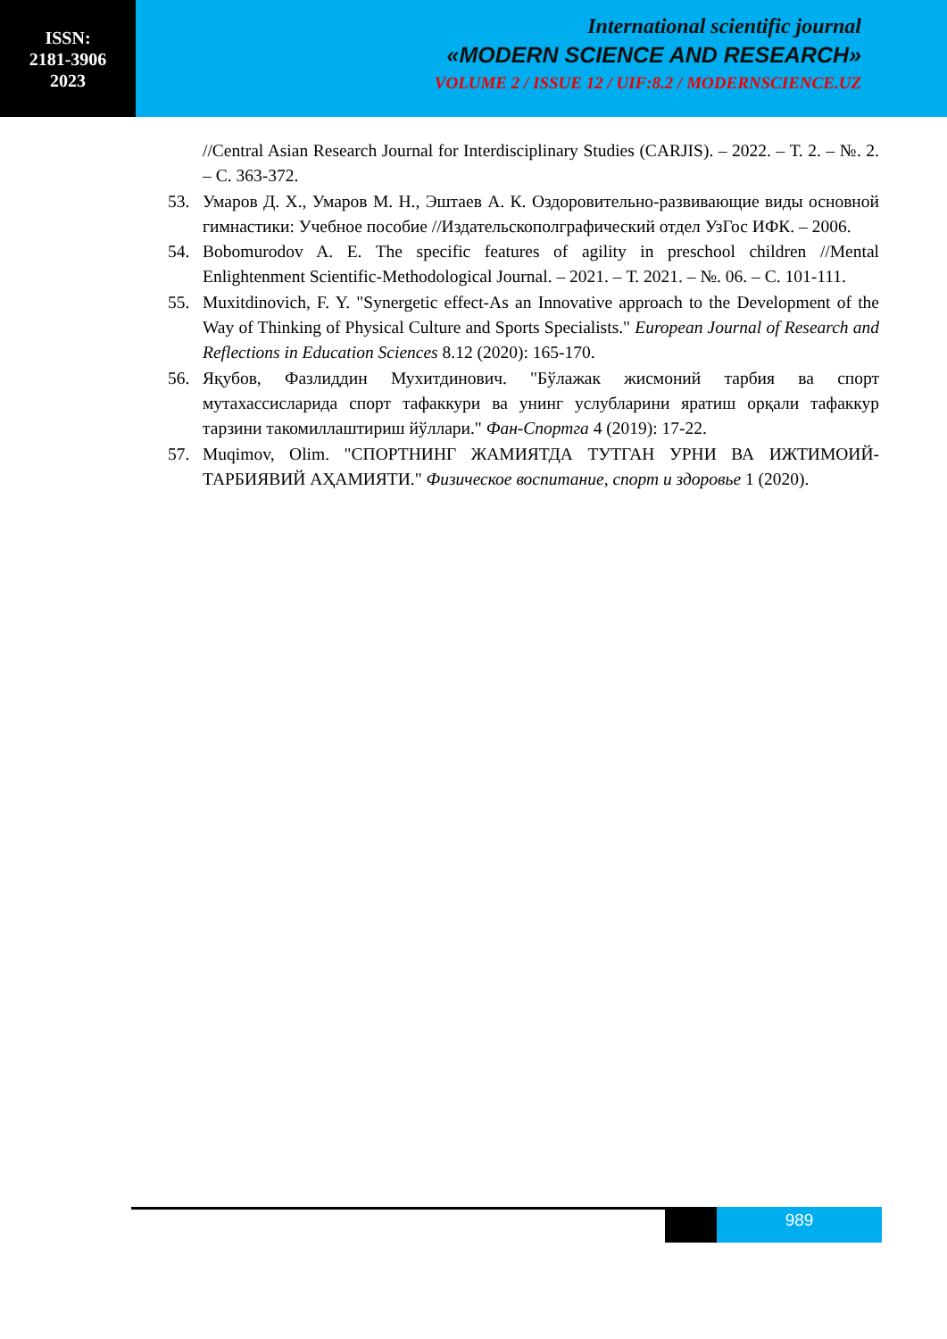ISSN:
2181-3906
2023
International scientific journal
«MODERN SCIENCE AND RESEARCH»
VOLUME 2 / ISSUE 12 / UIF:8.2 / MODERNSCIENCE.UZ
//Central Asian Research Journal for Interdisciplinary Studies (CARJIS). – 2022. – Т. 2. – №. 2. – С. 363-372.
53. Умаров Д. Х., Умаров М. Н., Эштаев А. К. Оздоровительно-развивающие виды основной гимнастики: Учебное пособие //Издательскополграфический отдел УзГос ИФК. – 2006.
54. Bobomurodov A. E. The specific features of agility in preschool children //Mental Enlightenment Scientific-Methodological Journal. – 2021. – Т. 2021. – №. 06. – С. 101-111.
55. Muxitdinovich, F. Y. "Synergetic effect-As an Innovative approach to the Development of the Way of Thinking of Physical Culture and Sports Specialists." European Journal of Research and Reflections in Education Sciences 8.12 (2020): 165-170.
56. Яқубов, Фазлиддин Мухитдинович. "Бўлажак жисмоний тарбия ва спорт мутахассисларида спорт тафаккури ва унинг услубларини яратиш орқали тафаккур тарзини такомиллаштириш йўллари." Фан-Спортга 4 (2019): 17-22.
57. Muqimov, Olim. "СПОРТНИНГ ЖАМИЯТДА ТУТГАН УРНИ ВА ИЖТИМОИЙ-ТАРБИЯВИЙ АҲАМИЯТИ." Физическое воспитание, спорт и здоровье 1 (2020).
989